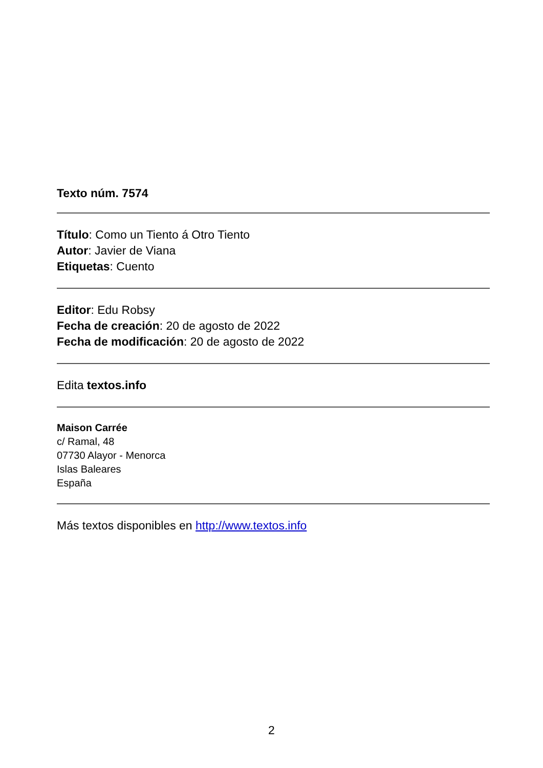Texto núm. 7574
Título: Como un Tiento á Otro Tiento
Autor: Javier de Viana
Etiquetas: Cuento
Editor: Edu Robsy
Fecha de creación: 20 de agosto de 2022
Fecha de modificación: 20 de agosto de 2022
Edita textos.info
Maison Carrée
c/ Ramal, 48
07730 Alayor - Menorca
Islas Baleares
España
Más textos disponibles en http://www.textos.info
2